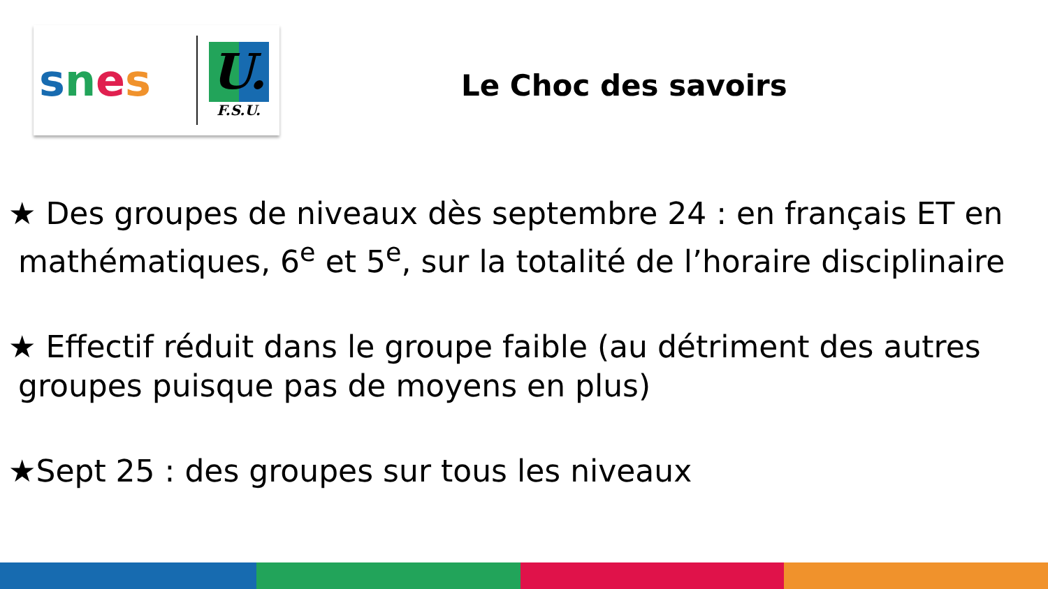snes
U.
F.S.U.
Le Choc des savoirs
★ Des groupes de niveaux dès septembre 24 : en français ET en
mathématiques, 6<sup>e</sup> et 5<sup>e</sup>, sur la totalité de l’horaire disciplinaire
★ Effectif réduit dans le groupe faible (au détriment des autres
groupes puisque pas de moyens en plus)
★Sept 25 : des groupes sur tous les niveaux